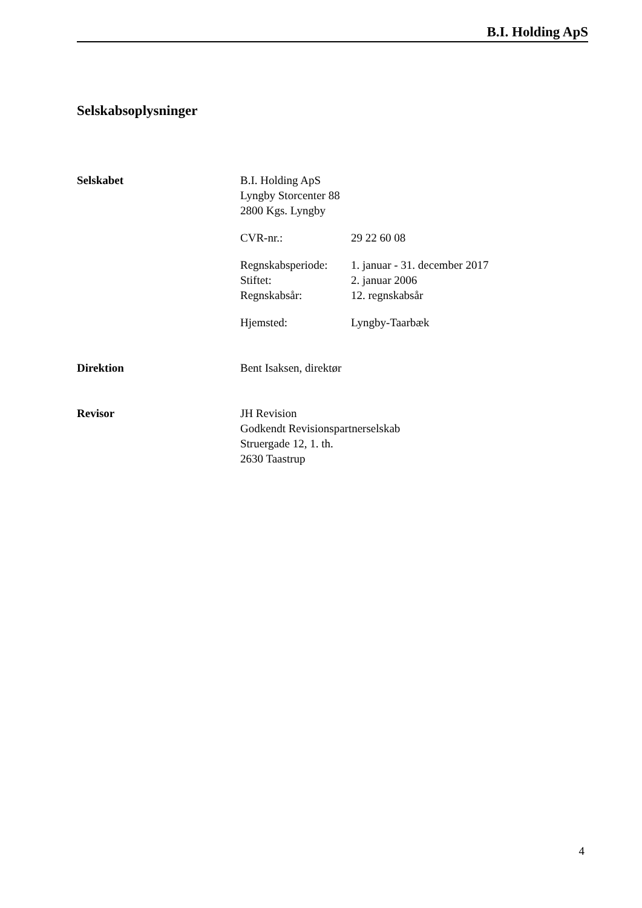B.I. Holding ApS
Selskabsoplysninger
Selskabet B.I. Holding ApS
Lyngby Storcenter 88
2800 Kgs. Lyngby
CVR-nr.: 29 22 60 08
Regnskabsperiode:
1. januar - 31. december 2017
Stiftet: 2. januar 2006
Regnskabsår: 12. regnskabsår
Hjemsted: Lyngby-Taarbæk
Direktion Bent Isaksen, direktør
Revisor JH Revision
Godkendt Revisionspartnerselskab
Struergade 12, 1. th.
2630 Taastrup
4